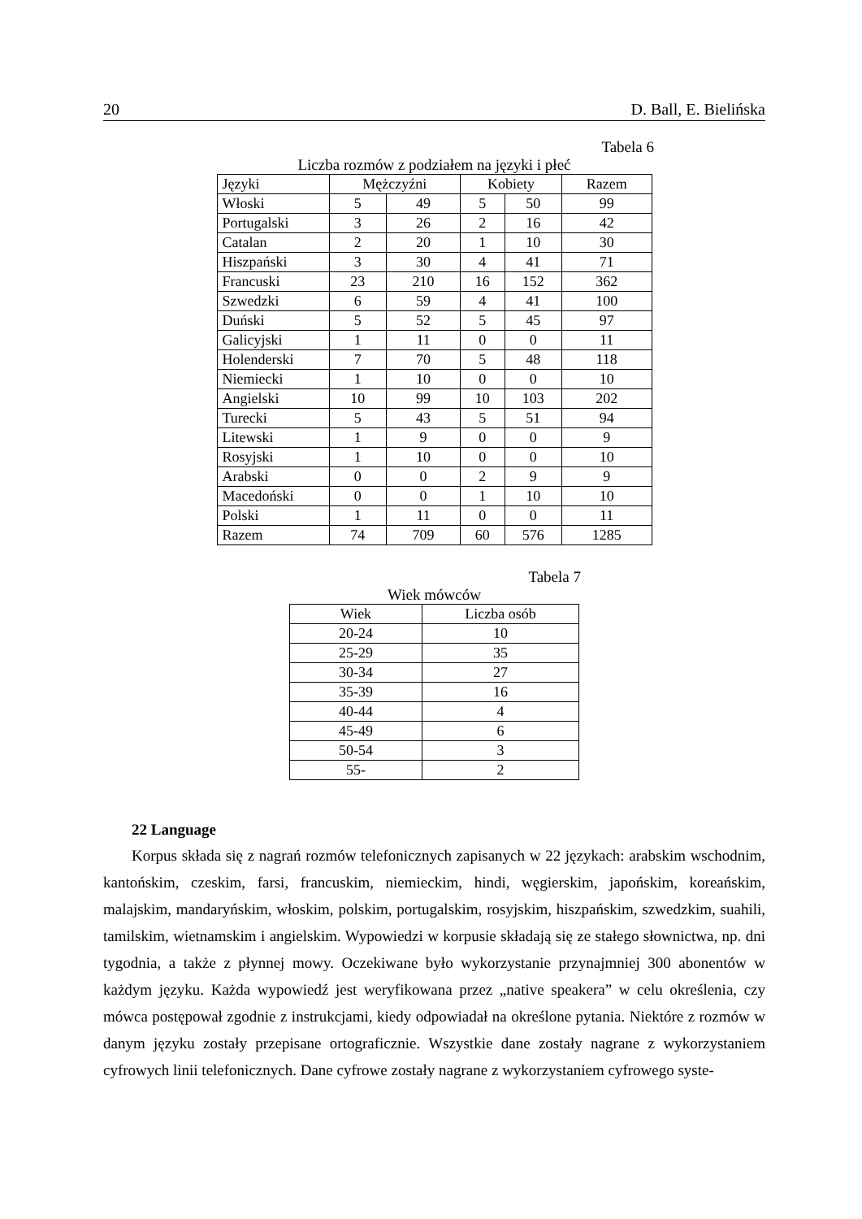20 D. Ball, E. Bielińska
Tabela 6
Liczba rozmów z podziałem na języki i płeć
| Języki | Mężczyźni | | Kobiety | | Razem |
| --- | --- | --- | --- | --- | --- |
| Włoski | 5 | 49 | 5 | 50 | 99 |
| Portugalski | 3 | 26 | 2 | 16 | 42 |
| Catalan | 2 | 20 | 1 | 10 | 30 |
| Hiszpański | 3 | 30 | 4 | 41 | 71 |
| Francuski | 23 | 210 | 16 | 152 | 362 |
| Szwedzki | 6 | 59 | 4 | 41 | 100 |
| Duński | 5 | 52 | 5 | 45 | 97 |
| Galicyjski | 1 | 11 | 0 | 0 | 11 |
| Holenderski | 7 | 70 | 5 | 48 | 118 |
| Niemiecki | 1 | 10 | 0 | 0 | 10 |
| Angielski | 10 | 99 | 10 | 103 | 202 |
| Turecki | 5 | 43 | 5 | 51 | 94 |
| Litewski | 1 | 9 | 0 | 0 | 9 |
| Rosyjski | 1 | 10 | 0 | 0 | 10 |
| Arabski | 0 | 0 | 2 | 9 | 9 |
| Macedoński | 0 | 0 | 1 | 10 | 10 |
| Polski | 1 | 11 | 0 | 0 | 11 |
| Razem | 74 | 709 | 60 | 576 | 1285 |
Tabela 7
Wiek mówców
| Wiek | Liczba osób |
| --- | --- |
| 20-24 | 10 |
| 25-29 | 35 |
| 30-34 | 27 |
| 35-39 | 16 |
| 40-44 | 4 |
| 45-49 | 6 |
| 50-54 | 3 |
| 55- | 2 |
22 Language
Korpus składa się z nagrań rozmów telefonicznych zapisanych w 22 językach: arabskim wschodnim, kantońskim, czeskim, farsi, francuskim, niemieckim, hindi, węgierskim, japońskim, koreańskim, malajskim, mandaryńskim, włoskim, polskim, portugalskim, rosyjskim, hiszpańskim, szwedzkim, suahili, tamilskim, wietnamskim i angielskim. Wypowiedzi w korpusie składają się ze stałego słownictwa, np. dni tygodnia, a także z płynnej mowy. Oczekiwane było wykorzystanie przynajmniej 300 abonentów w każdym języku. Każda wypowiedź jest weryfikowana przez „native speakera” w celu określenia, czy mówca postępował zgodnie z instrukcjami, kiedy odpowiadał na określone pytania. Niektóre z rozmów w danym języku zostały przepisane ortograficznie. Wszystkie dane zostały nagrane z wykorzystaniem cyfrowych linii telefonicznych. Dane cyfrowe zostały nagrane z wykorzystaniem cyfrowego syste-